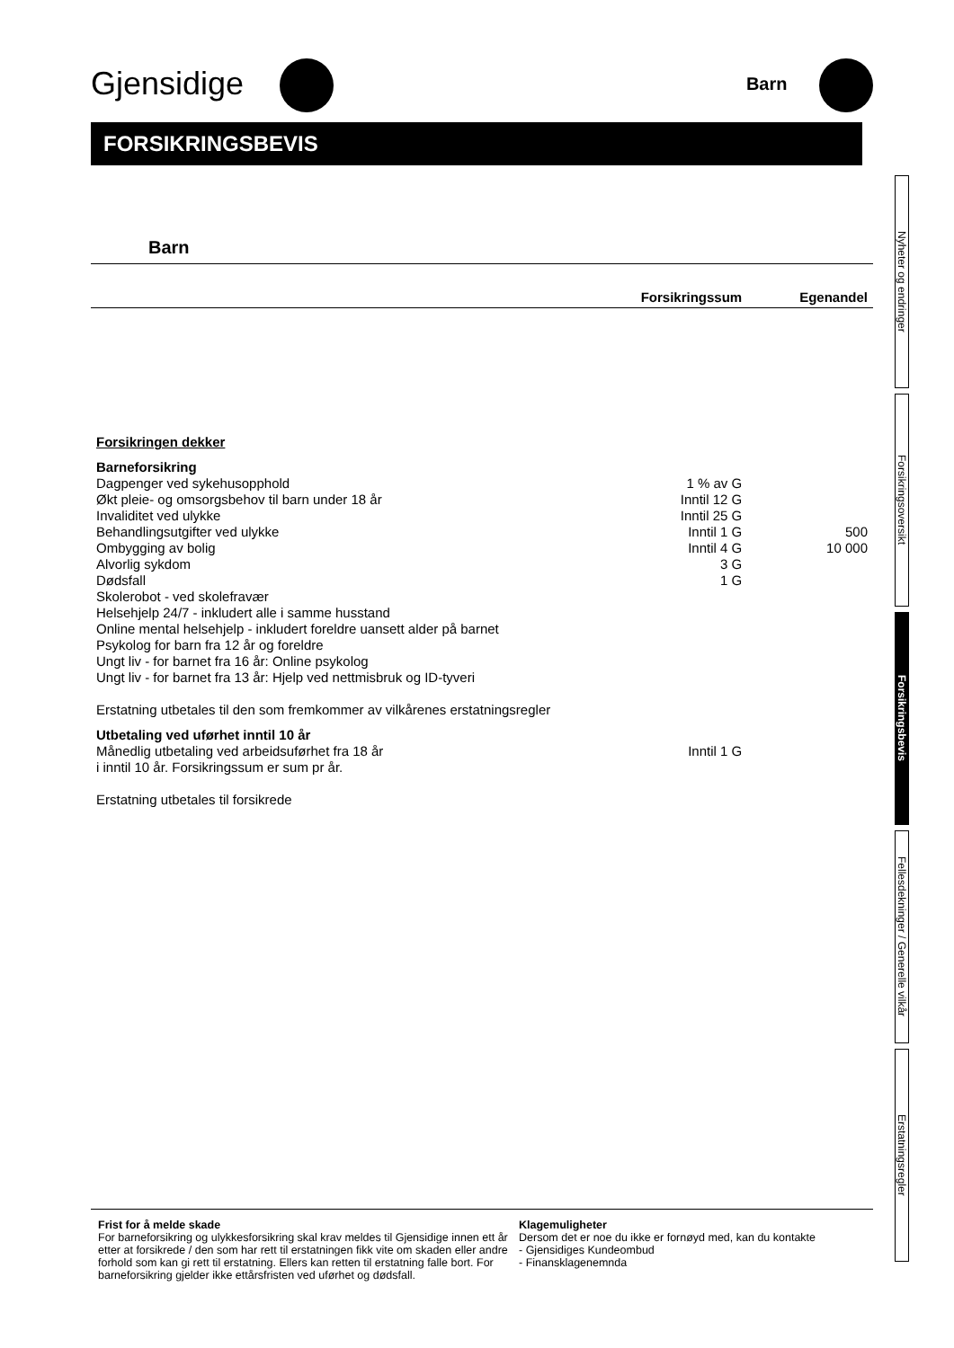Gjensidige Barn
FORSIKRINGSBEVIS
Barn
| | Forsikringssum | Egenandel |
| --- | --- | --- |
| Forsikringen dekker | | |
| Barneforsikring | | |
| Dagpenger ved sykehusopphold | 1 % av G | |
| Økt pleie- og omsorgsbehov til barn under 18 år | Inntil 12 G | |
| Invaliditet ved ulykke | Inntil 25 G | |
| Behandlingsutgifter ved ulykke | Inntil 1 G | 500 |
| Ombygging av bolig | Inntil 4 G | 10 000 |
| Alvorlig sykdom | 3 G | |
| Dødsfall | 1 G | |
| Skolerobot - ved skolefravær | | |
| Helsehjelp 24/7 - inkludert alle i samme husstand | | |
| Online mental helsehjelp - inkludert foreldre uansett alder på barnet | | |
| Psykolog for barn fra 12 år og foreldre | | |
| Ungt liv - for barnet fra 16 år: Online psykolog | | |
| Ungt liv - for barnet fra 13 år: Hjelp ved nettmisbruk og ID-tyveri | | |
| Erstatning utbetales til den som fremkommer av vilkårenes erstatningsregler | | |
| Utbetaling ved uførhet inntil 10 år | | |
| Månedlig utbetaling ved arbeidsuførhet fra 18 år i inntil 10 år. Forsikringssum er sum pr år. | Inntil 1 G | |
| Erstatning utbetales til forsikrede | | |
Frist for å melde skade
For barneforsikring og ulykkesforsikring skal krav meldes til Gjensidige innen ett år etter at forsikrede / den som har rett til erstatningen fikk vite om skaden eller andre forhold som kan gi rett til erstatning. Ellers kan retten til erstatning falle bort. For barneforsikring gjelder ikke ettårsfristen ved uførhet og dødsfall.
Klagemuligheter
Dersom det er noe du ikke er fornøyd med, kan du kontakte
- Gjensidiges Kundeombud
- Finansklagenemnda
Nyheter og endringer
Forsikringsoversikt
Forsikringsbevis
Fellesdekninger / Generelle vilkår
Erstatningsregler